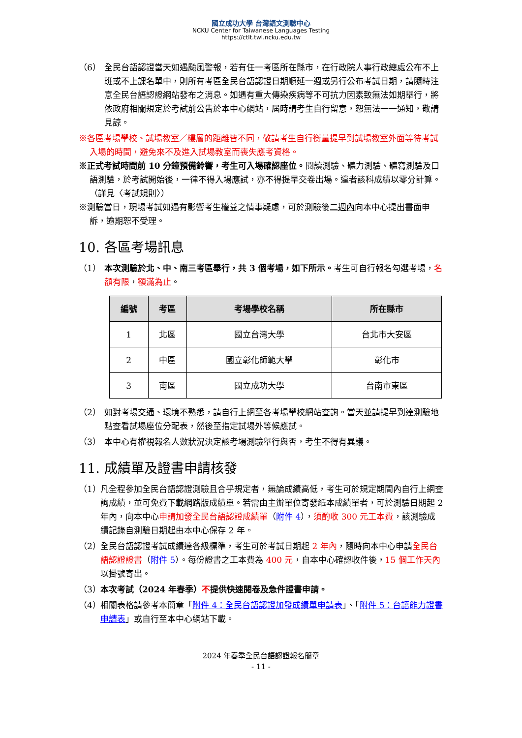國立成功大學 台灣語文測驗中心
NCKU Center for Taiwanese Languages Testing
https://ctlt.twl.ncku.edu.tw
（6） 全民台語認證當天如遇颱風警報，若有任一考區所在縣市，在行政院人事行政總處公布不上班或不上課名單中，則所有考區全民台語認證日期順延一週或另行公布考試日期，請隨時注意全民台語認證網站發布之消息。如遇有重大傳染疾病等不可抗力因素致無法如期舉行，將依政府相關規定於考試前公告於本中心網站，屆時請考生自行留意，恕無法一一通知，敬請見諒。
※各區考場學校、試場教室／樓層的距離皆不同，敬請考生自行衡量提早到試場教室外面等待考試入場的時間，避免來不及進入試場教室而喪失應考資格。
※正式考試時間前 10 分鐘預備鈴響，考生可入場確認座位。閱讀測驗、聽力測驗、聽寫測驗及口語測驗，於考試開始後，一律不得入場應試，亦不得提早交卷出場。違者該科成績以零分計算。（詳見〈考試規則〉）
※測驗當日，現場考試如遇有影響考生權益之情事疑慮，可於測驗後二週內向本中心提出書面申訴，逾期恕不受理。
10. 各區考場訊息
（1） 本次測驗於北、中、南三考區舉行，共 3 個考場，如下所示。考生可自行報名勾選考場，名額有限，額滿為止。
| 編號 | 考區 | 考場學校名稱 | 所在縣市 |
| --- | --- | --- | --- |
| 1 | 北區 | 國立台灣大學 | 台北市大安區 |
| 2 | 中區 | 國立彰化師範大學 | 彰化市 |
| 3 | 南區 | 國立成功大學 | 台南市東區 |
（2） 如對考場交通、環境不熟悉，請自行上網至各考場學校網站查詢。當天並請提早到達測驗地點查看試場座位分配表，然後至指定試場外等候應試。
（3） 本中心有權視報名人數狀況決定該考場測驗舉行與否，考生不得有異議。
11. 成績單及證書申請核發
（1） 凡全程參加全民台語認證測驗且合乎規定者，無論成績高低，考生可於規定期間內自行上網查詢成績，並可免費下載網路版成績單。若需由主辦單位寄發紙本成績單者，可於測驗日期起 2 年內，向本中心申請加發全民台語認證成績單（附件 4），須酌收 300 元工本費，該測驗成績記錄自測驗日期起由本中心保存 2 年。
（2） 全民台語認證考試成績達各級標準，考生可於考試日期起 2 年內，隨時向本中心申請全民台語認證證書（附件 5）。每份證書之工本費為 400 元，自本中心確認收件後，15 個工作天內以掛號寄出。
（3） 本次考試（2024 年春季）不提供快速閱卷及急件證書申請。
（4） 相關表格請參考本簡章「附件 4：全民台語認證加發成績單申請表」、「附件 5：台語能力證書申請表」或自行至本中心網站下載。
2024 年春季全民台語認證報名簡章
- 11 -